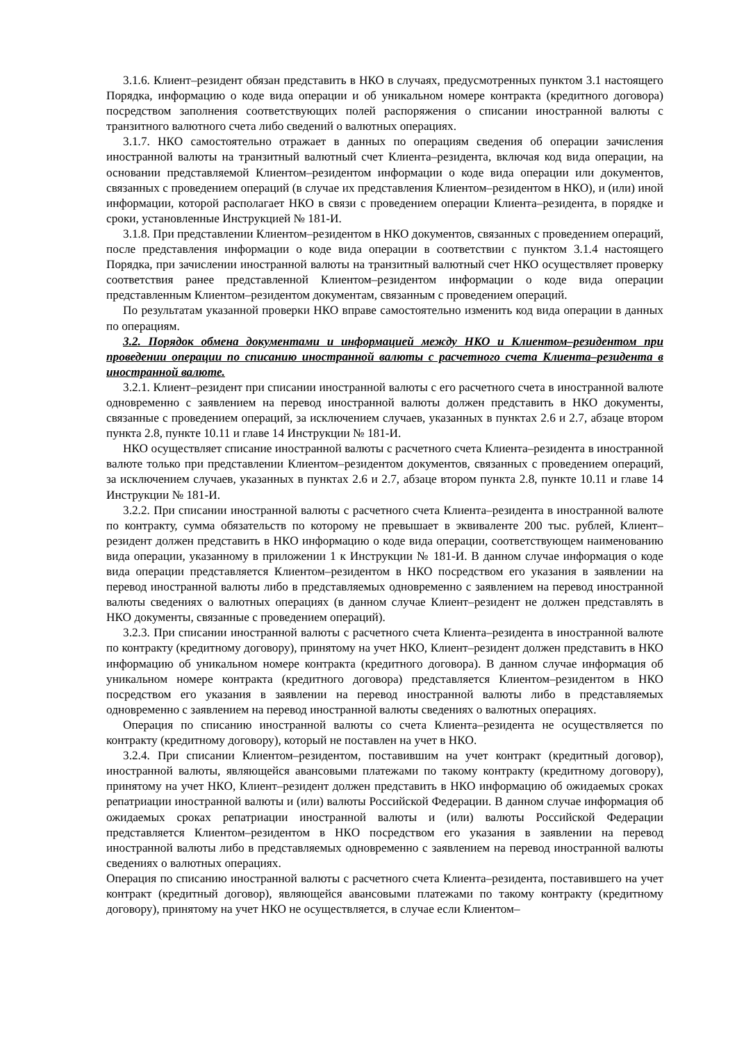3.1.6. Клиент–резидент обязан представить в НКО в случаях, предусмотренных пунктом 3.1 настоящего Порядка, информацию о коде вида операции и об уникальном номере контракта (кредитного договора) посредством заполнения соответствующих полей распоряжения о списании иностранной валюты с транзитного валютного счета либо сведений о валютных операциях.
3.1.7. НКО самостоятельно отражает в данных по операциям сведения об операции зачисления иностранной валюты на транзитный валютный счет Клиента–резидента, включая код вида операции, на основании представляемой Клиентом–резидентом информации о коде вида операции или документов, связанных с проведением операций (в случае их представления Клиентом–резидентом в НКО), и (или) иной информации, которой располагает НКО в связи с проведением операции Клиента–резидента, в порядке и сроки, установленные Инструкцией № 181-И.
3.1.8. При представлении Клиентом–резидентом в НКО документов, связанных с проведением операций, после представления информации о коде вида операции в соответствии с пунктом 3.1.4 настоящего Порядка, при зачислении иностранной валюты на транзитный валютный счет НКО осуществляет проверку соответствия ранее представленной Клиентом–резидентом информации о коде вида операции представленным Клиентом–резидентом документам, связанным с проведением операций.
По результатам указанной проверки НКО вправе самостоятельно изменить код вида операции в данных по операциям.
3.2. Порядок обмена документами и информацией между НКО и Клиентом–резидентом при проведении операции по списанию иностранной валюты с расчетного счета Клиента–резидента в иностранной валюте.
3.2.1. Клиент–резидент при списании иностранной валюты с его расчетного счета в иностранной валюте одновременно с заявлением на перевод иностранной валюты должен представить в НКО документы, связанные с проведением операций, за исключением случаев, указанных в пунктах 2.6 и 2.7, абзаце втором пункта 2.8, пункте 10.11 и главе 14 Инструкции № 181-И.
НКО осуществляет списание иностранной валюты с расчетного счета Клиента–резидента в иностранной валюте только при представлении Клиентом–резидентом документов, связанных с проведением операций, за исключением случаев, указанных в пунктах 2.6 и 2.7, абзаце втором пункта 2.8, пункте 10.11 и главе 14 Инструкции № 181-И.
3.2.2. При списании иностранной валюты с расчетного счета Клиента–резидента в иностранной валюте по контракту, сумма обязательств по которому не превышает в эквиваленте 200 тыс. рублей, Клиент–резидент должен представить в НКО информацию о коде вида операции, соответствующем наименованию вида операции, указанному в приложении 1 к Инструкции № 181-И. В данном случае информация о коде вида операции представляется Клиентом–резидентом в НКО посредством его указания в заявлении на перевод иностранной валюты либо в представляемых одновременно с заявлением на перевод иностранной валюты сведениях о валютных операциях (в данном случае Клиент–резидент не должен представлять в НКО документы, связанные с проведением операций).
3.2.3. При списании иностранной валюты с расчетного счета Клиента–резидента в иностранной валюте по контракту (кредитному договору), принятому на учет НКО, Клиент–резидент должен представить в НКО информацию об уникальном номере контракта (кредитного договора). В данном случае информация об уникальном номере контракта (кредитного договора) представляется Клиентом–резидентом в НКО посредством его указания в заявлении на перевод иностранной валюты либо в представляемых одновременно с заявлением на перевод иностранной валюты сведениях о валютных операциях.
Операция по списанию иностранной валюты со счета Клиента–резидента не осуществляется по контракту (кредитному договору), который не поставлен на учет в НКО.
3.2.4. При списании Клиентом–резидентом, поставившим на учет контракт (кредитный договор), иностранной валюты, являющейся авансовыми платежами по такому контракту (кредитному договору), принятому на учет НКО, Клиент–резидент должен представить в НКО информацию об ожидаемых сроках репатриации иностранной валюты и (или) валюты Российской Федерации. В данном случае информация об ожидаемых сроках репатриации иностранной валюты и (или) валюты Российской Федерации представляется Клиентом–резидентом в НКО посредством его указания в заявлении на перевод иностранной валюты либо в представляемых одновременно с заявлением на перевод иностранной валюты сведениях о валютных операциях.
Операция по списанию иностранной валюты с расчетного счета Клиента–резидента, поставившего на учет контракт (кредитный договор), являющейся авансовыми платежами по такому контракту (кредитному договору), принятому на учет НКО не осуществляется, в случае если Клиентом–